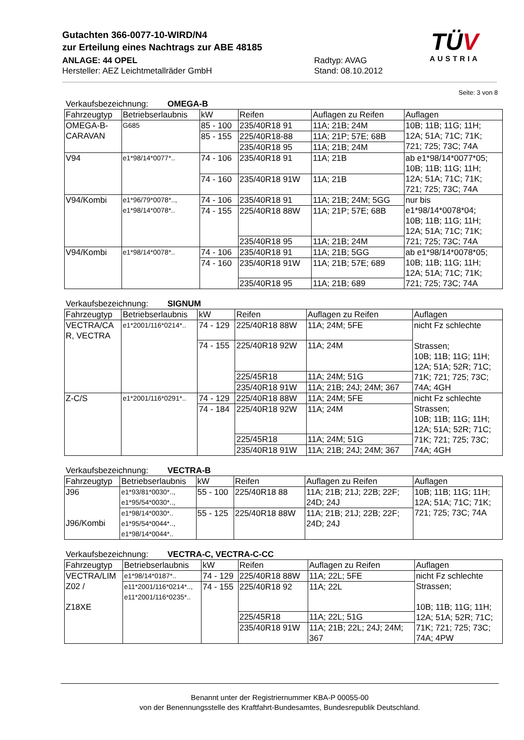Gutachten 366-0077-10-WIRD/N4
zur Erteilung eines Nachtrags zur ABE 48185
ANLAGE: 44 OPEL
Hersteller: AEZ Leichtmetallräder GmbH
Radtyp: AVAG
Stand: 08.10.2012
TÜV
AUSTRIA
Seite: 3 von 8
Verkaufsbezeichnung: OMEGA-B
| Fahrzeugtyp | Betriebserlaubnis | kW | Reifen | Auflagen zu Reifen | Auflagen |
| --- | --- | --- | --- | --- | --- |
| OMEGA-B- CARAVAN | G685 | 85 - 100 | 235/40R18 91 | 11A; 21B; 24M | 10B; 11B; 11G; 11H; 12A; 51A; 71C; 71K; 721; 725; 73C; 74A |
| | | 85 - 155 | 225/40R18-88 | 11A; 21P; 57E; 68B | |
| | | | 235/40R18 95 | 11A; 21B; 24M | |
| V94 | e1*98/14*0077*.. | 74 - 106 | 235/40R18 91 | 11A; 21B | ab e1*98/14*0077*05; 10B; 11B; 11G; 11H; 12A; 51A; 71C; 71K; 721; 725; 73C; 74A |
| | | 74 - 160 | 235/40R18 91W | 11A; 21B | |
| V94/Kombi | e1*96/79*0078*.., e1*98/14*0078*.. | 74 - 106 | 235/40R18 91 | 11A; 21B; 24M; 5GG | nur bis e1*98/14*0078*04; 10B; 11B; 11G; 11H; 12A; 51A; 71C; 71K; 721; 725; 73C; 74A |
| | | 74 - 155 | 225/40R18 88W | 11A; 21P; 57E; 68B | |
| | | | 235/40R18 95 | 11A; 21B; 24M | |
| V94/Kombi | e1*98/14*0078*.. | 74 - 106 | 235/40R18 91 | 11A; 21B; 5GG | ab e1*98/14*0078*05; 10B; 11B; 11G; 11H; 12A; 51A; 71C; 71K; 721; 725; 73C; 74A |
| | | 74 - 160 | 235/40R18 91W | 11A; 21B; 57E; 689 | |
| | | | 235/40R18 95 | 11A; 21B; 689 | |
Verkaufsbezeichnung: SIGNUM
| Fahrzeugtyp | Betriebserlaubnis | kW | Reifen | Auflagen zu Reifen | Auflagen |
| --- | --- | --- | --- | --- | --- |
| VECTRA/CA R, VECTRA | e1*2001/116*0214*.. | 74 - 129 | 225/40R18 88W | 11A; 24M; 5FE | nicht Fz schlechte Strassen; 10B; 11B; 11G; 11H; 12A; 51A; 52R; 71C; 71K; 721; 725; 73C; 74A; 4GH |
| | | 74 - 155 | 225/40R18 92W | 11A; 24M | |
| | | | 225/45R18 | 11A; 24M; 51G | |
| | | | 235/40R18 91W | 11A; 21B; 24J; 24M; 367 | |
| Z-C/S | e1*2001/116*0291*.. | 74 - 129 | 225/40R18 88W | 11A; 24M; 5FE | nicht Fz schlechte Strassen; 10B; 11B; 11G; 11H; 12A; 51A; 52R; 71C; 71K; 721; 725; 73C; 74A; 4GH |
| | | 74 - 184 | 225/40R18 92W | 11A; 24M | |
| | | | 225/45R18 | 11A; 24M; 51G | |
| | | | 235/40R18 91W | 11A; 21B; 24J; 24M; 367 | |
Verkaufsbezeichnung: VECTRA-B
| Fahrzeugtyp | Betriebserlaubnis | kW | Reifen | Auflagen zu Reifen | Auflagen |
| --- | --- | --- | --- | --- | --- |
| J96 J96/Kombi | e1*93/81*0030*.., e1*95/54*0030*.., | 55 - 100 | 225/40R18 88 | 11A; 21B; 21J; 22B; 22F; 24D; 24J | 10B; 11B; 11G; 11H; 12A; 51A; 71C; 71K; 721; 725; 73C; 74A |
| | e1*98/14*0030*.. e1*95/54*0044*.., e1*98/14*0044*.. | 55 - 125 | 225/40R18 88W | 11A; 21B; 21J; 22B; 22F; 24D; 24J | |
Verkaufsbezeichnung: VECTRA-C, VECTRA-C-CC
| Fahrzeugtyp | Betriebserlaubnis | kW | Reifen | Auflagen zu Reifen | Auflagen |
| --- | --- | --- | --- | --- | --- |
| VECTRA/LIM Z02 / Z18XE | e1*98/14*0187*.. | 74 - 129 | 225/40R18 88W | 11A; 22L; 5FE | nicht Fz schlechte Strassen; 10B; 11B; 11G; 11H; 12A; 51A; 52R; 71C; 71K; 721; 725; 73C; 74A; 4PW |
| | e11*2001/116*0214*.., e11*2001/116*0235*.. | 74 - 155 | 225/40R18 92 | 11A; 22L | |
| | | | 225/45R18 | 11A; 22L; 51G | |
| | | | 235/40R18 91W | 11A; 21B; 22L; 24J; 24M; 367 | |
Benannt unter der Registriernummer KBA-P 00055-00
von der Benennungsstelle des Kraftfahrt-Bundesamtes, Bundesrepublik Deutschland.